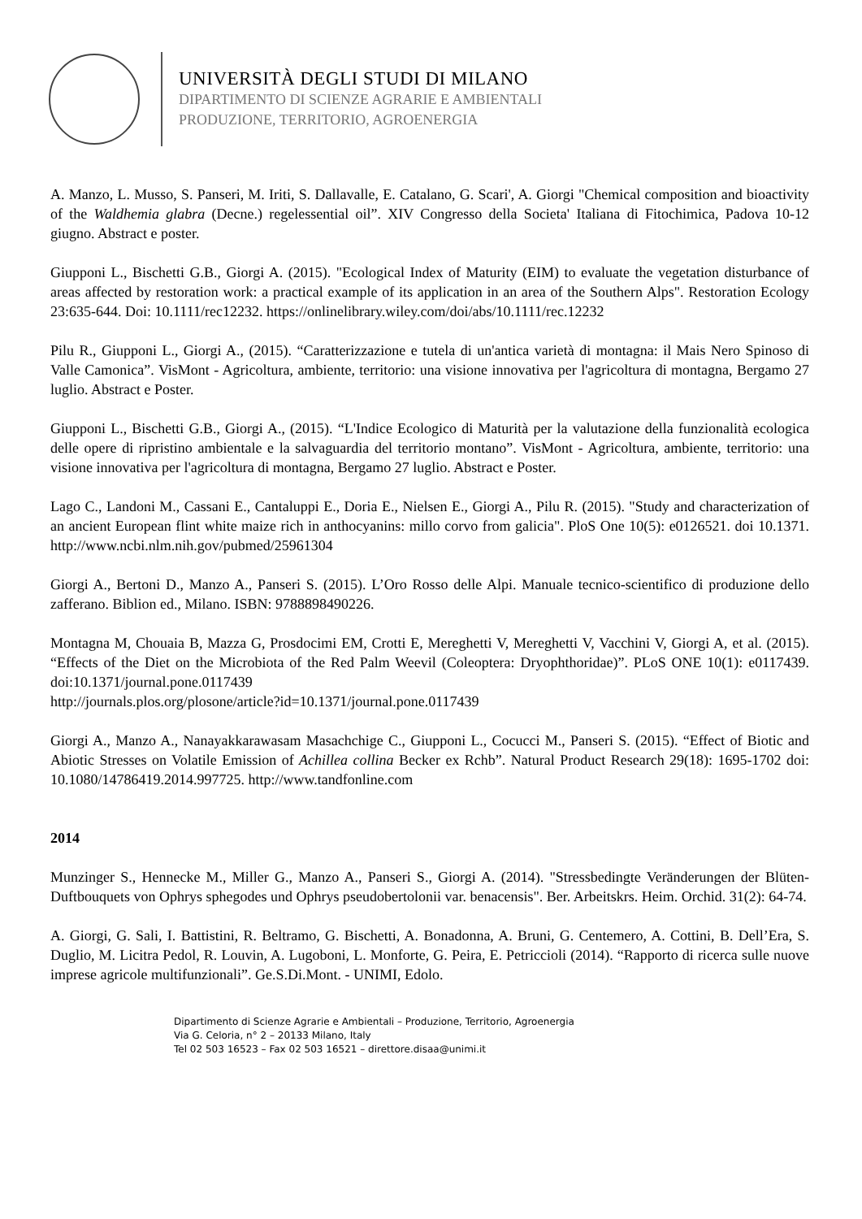UNIVERSITÀ DEGLI STUDI DI MILANO
DIPARTIMENTO DI SCIENZE AGRARIE E AMBIENTALI
PRODUZIONE, TERRITORIO, AGROENERGIA
A. Manzo, L. Musso, S. Panseri, M. Iriti, S. Dallavalle, E. Catalano, G. Scari', A. Giorgi "Chemical composition and bioactivity of the Waldhemia glabra (Decne.) regelessential oil”. XIV Congresso della Societa' Italiana di Fitochimica, Padova 10-12 giugno. Abstract e poster.
Giupponi L., Bischetti G.B., Giorgi A. (2015). "Ecological Index of Maturity (EIM) to evaluate the vegetation disturbance of areas affected by restoration work: a practical example of its application in an area of the Southern Alps". Restoration Ecology 23:635-644. Doi: 10.1111/rec12232. https://onlinelibrary.wiley.com/doi/abs/10.1111/rec.12232
Pilu R., Giupponi L., Giorgi A., (2015). “Caratterizzazione e tutela di un'antica varietà di montagna: il Mais Nero Spinoso di Valle Camonica”. VisMont - Agricoltura, ambiente, territorio: una visione innovativa per l'agricoltura di montagna, Bergamo 27 luglio. Abstract e Poster.
Giupponi L., Bischetti G.B., Giorgi A., (2015). “L'Indice Ecologico di Maturità per la valutazione della funzionalità ecologica delle opere di ripristino ambientale e la salvaguardia del territorio montano”. VisMont - Agricoltura, ambiente, territorio: una visione innovativa per l'agricoltura di montagna, Bergamo 27 luglio. Abstract e Poster.
Lago C., Landoni M., Cassani E., Cantaluppi E., Doria E., Nielsen E., Giorgi A., Pilu R. (2015). "Study and characterization of an ancient European flint white maize rich in anthocyanins: millo corvo from galicia". PloS One 10(5): e0126521. doi 10.1371. http://www.ncbi.nlm.nih.gov/pubmed/25961304
Giorgi A., Bertoni D., Manzo A., Panseri S. (2015). L’Oro Rosso delle Alpi. Manuale tecnico-scientifico di produzione dello zafferano. Biblion ed., Milano. ISBN: 9788898490226.
Montagna M, Chouaia B, Mazza G, Prosdocimi EM, Crotti E, Mereghetti V, Mereghetti V, Vacchini V, Giorgi A, et al. (2015). “Effects of the Diet on the Microbiota of the Red Palm Weevil (Coleoptera: Dryophthoridae)”. PLoS ONE 10(1): e0117439. doi:10.1371/journal.pone.0117439
http://journals.plos.org/plosone/article?id=10.1371/journal.pone.0117439
Giorgi A., Manzo A., Nanayakkarawasam Masachchige C., Giupponi L., Cocucci M., Panseri S. (2015). “Effect of Biotic and Abiotic Stresses on Volatile Emission of Achillea collina Becker ex Rchb”. Natural Product Research 29(18): 1695-1702 doi: 10.1080/14786419.2014.997725. http://www.tandfonline.com
2014
Munzinger S., Hennecke M., Miller G., Manzo A., Panseri S., Giorgi A. (2014). "Stressbedingte Veränderungen der Blüten-Duftbouquets von Ophrys sphegodes und Ophrys pseudobertolonii var. benacensis". Ber. Arbeitskrs. Heim. Orchid. 31(2): 64-74.
A. Giorgi, G. Sali, I. Battistini, R. Beltramo, G. Bischetti, A. Bonadonna, A. Bruni, G. Centemero, A. Cottini, B. Dell’Era, S. Duglio, M. Licitra Pedol, R. Louvin, A. Lugoboni, L. Monforte, G. Peira, E. Petriccioli (2014). “Rapporto di ricerca sulle nuove imprese agricole multifunzionali”. Ge.S.Di.Mont. - UNIMI, Edolo.
Dipartimento di Scienze Agrarie e Ambientali – Produzione, Territorio, Agroenergia
Via G. Celoria, n° 2 – 20133 Milano, Italy
Tel 02 503 16523 – Fax 02 503 16521 – direttore.disaa@unimi.it